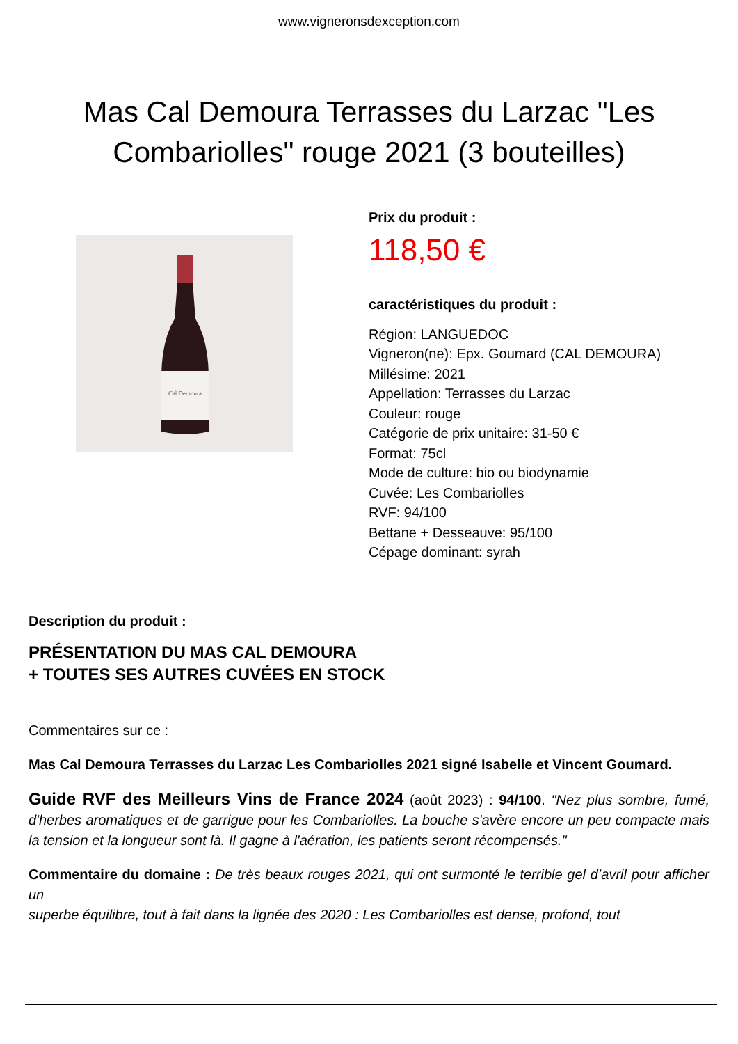www.vigneronsdexception.com
Mas Cal Demoura Terrasses du Larzac "Les Combariolles" rouge 2021 (3 bouteilles)
Cal Demoura
Prix du produit :
118,50 €
caractéristiques du produit :
Région: LANGUEDOC
Vigneron(ne): Epx. Goumard (CAL DEMOURA)
Millésime: 2021
Appellation: Terrasses du Larzac
Couleur: rouge
Catégorie de prix unitaire: 31-50 €
Format: 75cl
Mode de culture: bio ou biodynamie
Cuvée: Les Combariolles
RVF: 94/100
Bettane + Desseauve: 95/100
Cépage dominant: syrah
Description du produit :
PRÉSENTATION DU MAS CAL DEMOURA
+ TOUTES SES AUTRES CUVÉES EN STOCK
Commentaires sur ce :
Mas Cal Demoura Terrasses du Larzac Les Combariolles 2021 signé Isabelle et Vincent Goumard.
Guide RVF des Meilleurs Vins de France 2024 (août 2023) : 94/100. "Nez plus sombre, fumé, d'herbes aromatiques et de garrigue pour les Combariolles. La bouche s'avère encore un peu compacte mais la tension et la longueur sont là. Il gagne à l'aération, les patients seront récompensés."
Commentaire du domaine : De très beaux rouges 2021, qui ont surmonté le terrible gel d’avril pour afficher un
superbe équilibre, tout à fait dans la lignée des 2020 : Les Combariolles est dense, profond, tout